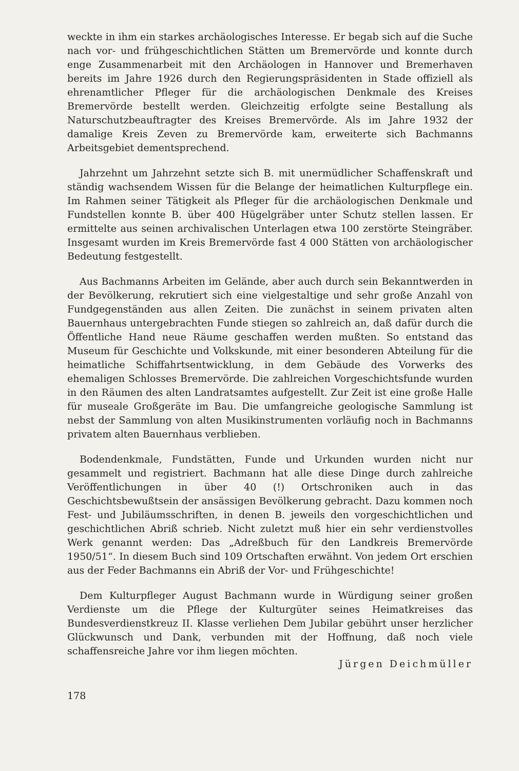weckte in ihm ein starkes archäologisches Interesse. Er begab sich auf die Suche nach vor- und frühgeschichtlichen Stätten um Bremervörde und konnte durch enge Zusammenarbeit mit den Archäologen in Hannover und Bremerhaven bereits im Jahre 1926 durch den Regierungspräsidenten in Stade offiziell als ehrenamtlicher Pfleger für die archäologischen Denkmale des Kreises Bremervörde bestellt werden. Gleichzeitig erfolgte seine Bestallung als Naturschutzbeauftragter des Kreises Bremervörde. Als im Jahre 1932 der damalige Kreis Zeven zu Bremervörde kam, erweiterte sich Bachmanns Arbeitsgebiet dementsprechend.
Jahrzehnt um Jahrzehnt setzte sich B. mit unermüdlicher Schaffenskraft und ständig wachsendem Wissen für die Belange der heimatlichen Kulturpflege ein. Im Rahmen seiner Tätigkeit als Pfleger für die archäologischen Denkmale und Fundstellen konnte B. über 400 Hügelgräber unter Schutz stellen lassen. Er ermittelte aus seinen archivalischen Unterlagen etwa 100 zerstörte Steingräber. Insgesamt wurden im Kreis Bremervörde fast 4 000 Stätten von archäologischer Bedeutung festgestellt.
Aus Bachmanns Arbeiten im Gelände, aber auch durch sein Bekanntwerden in der Bevölkerung, rekrutiert sich eine vielgestaltige und sehr große Anzahl von Fundgegenständen aus allen Zeiten. Die zunächst in seinem privaten alten Bauernhaus untergebrachten Funde stiegen so zahlreich an, daß dafür durch die Öffentliche Hand neue Räume geschaffen werden mußten. So entstand das Museum für Geschichte und Volkskunde, mit einer besonderen Abteilung für die heimatliche Schiffahrtsentwicklung, in dem Gebäude des Vorwerks des ehemaligen Schlosses Bremervörde. Die zahlreichen Vorgeschichtsfunde wurden in den Räumen des alten Landratsamtes aufgestellt. Zur Zeit ist eine große Halle für museale Großgeräte im Bau. Die umfangreiche geologische Sammlung ist nebst der Sammlung von alten Musikinstrumenten vorläufig noch in Bachmanns privatem alten Bauernhaus verblieben.
Bodendenkmale, Fundstätten, Funde und Urkunden wurden nicht nur gesammelt und registriert. Bachmann hat alle diese Dinge durch zahlreiche Veröffentlichungen in über 40 (!) Ortschroniken auch in das Geschichtsbewußtsein der ansässigen Bevölkerung gebracht. Dazu kommen noch Fest- und Jubiläumsschriften, in denen B. jeweils den vorgeschichtlichen und geschichtlichen Abriß schrieb. Nicht zuletzt muß hier ein sehr verdienstvolles Werk genannt werden: Das „Adreßbuch für den Landkreis Bremervörde 1950/51“. In diesem Buch sind 109 Ortschaften erwähnt. Von jedem Ort erschien aus der Feder Bachmanns ein Abriß der Vor- und Frühgeschichte!
Dem Kulturpfleger August Bachmann wurde in Würdigung seiner großen Verdienste um die Pflege der Kulturgüter seines Heimatkreises das Bundesverdienstkreuz II. Klasse verliehen Dem Jubilar gebührt unser herzlicher Glückwunsch und Dank, verbunden mit der Hoffnung, daß noch viele schaffensreiche Jahre vor ihm liegen möchten.
Jürgen Deichmüller
178